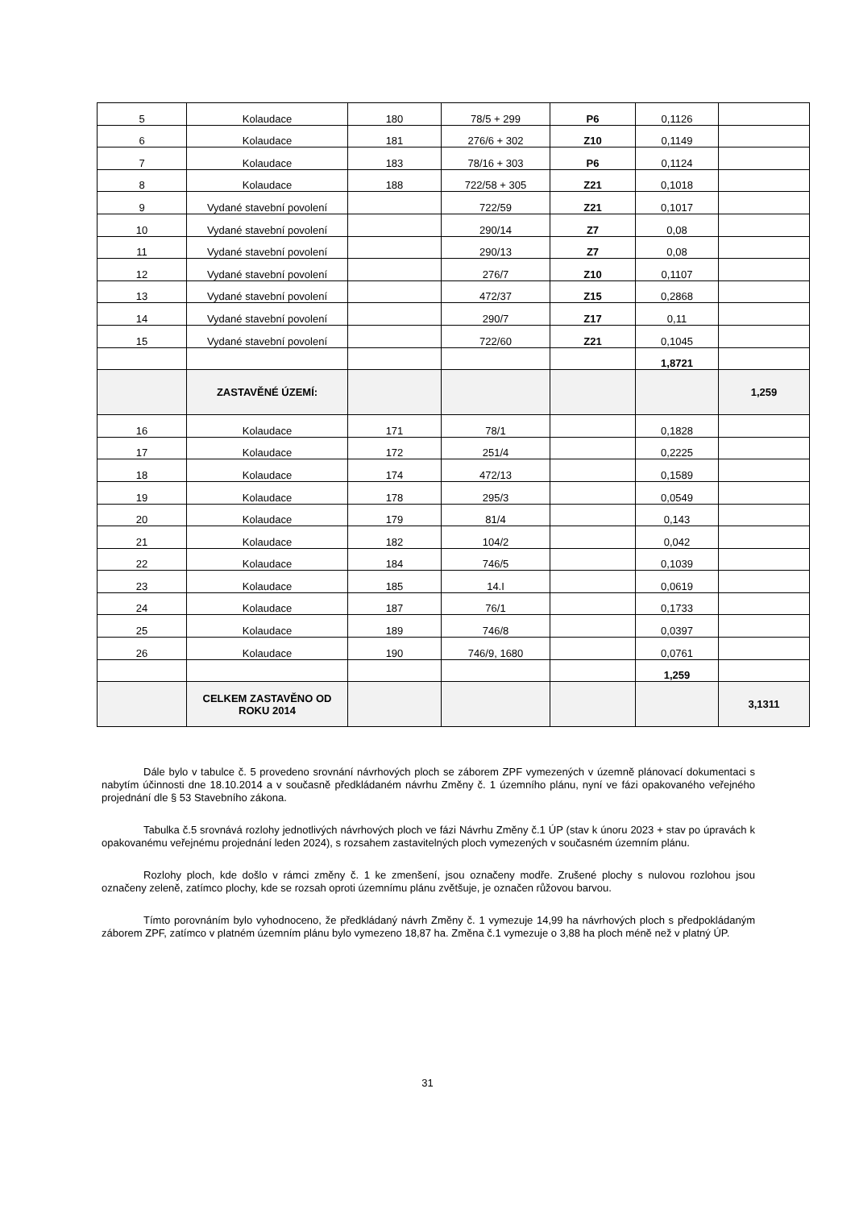| 5 | Kolaudace | 180 | 78/5 + 299 | P6 | 0,1126 | |
| 6 | Kolaudace | 181 | 276/6 + 302 | Z10 | 0,1149 | |
| 7 | Kolaudace | 183 | 78/16 + 303 | P6 | 0,1124 | |
| 8 | Kolaudace | 188 | 722/58 + 305 | Z21 | 0,1018 | |
| 9 | Vydané stavební povolení | | 722/59 | Z21 | 0,1017 | |
| 10 | Vydané stavební povolení | | 290/14 | Z7 | 0,08 | |
| 11 | Vydané stavební povolení | | 290/13 | Z7 | 0,08 | |
| 12 | Vydané stavební povolení | | 276/7 | Z10 | 0,1107 | |
| 13 | Vydané stavební povolení | | 472/37 | Z15 | 0,2868 | |
| 14 | Vydané stavební povolení | | 290/7 | Z17 | 0,11 | |
| 15 | Vydané stavební povolení | | 722/60 | Z21 | 0,1045 | |
| | | | | | 1,8721 | |
| | ZASTAVĚNÉ ÚZEMÍ: | | | | | 1,259 |
| 16 | Kolaudace | 171 | 78/1 | | 0,1828 | |
| 17 | Kolaudace | 172 | 251/4 | | 0,2225 | |
| 18 | Kolaudace | 174 | 472/13 | | 0,1589 | |
| 19 | Kolaudace | 178 | 295/3 | | 0,0549 | |
| 20 | Kolaudace | 179 | 81/4 | | 0,143 | |
| 21 | Kolaudace | 182 | 104/2 | | 0,042 | |
| 22 | Kolaudace | 184 | 746/5 | | 0,1039 | |
| 23 | Kolaudace | 185 | 14.I | | 0,0619 | |
| 24 | Kolaudace | 187 | 76/1 | | 0,1733 | |
| 25 | Kolaudace | 189 | 746/8 | | 0,0397 | |
| 26 | Kolaudace | 190 | 746/9, 1680 | | 0,0761 | |
| | | | | | 1,259 | |
| | CELKEM ZASTAVĚNO OD ROKU 2014 | | | | | 3,1311 |
Dále bylo v tabulce č. 5 provedeno srovnání návrhových ploch se záborem ZPF vymezených v územně plánovací dokumentaci s nabytím účinnosti dne 18.10.2014 a v současně předkládaném návrhu Změny č. 1 územního plánu, nyní ve fázi opakovaného veřejného projednání dle § 53 Stavebního zákona.
Tabulka č.5 srovnává rozlohy jednotlivých návrhových ploch ve fázi Návrhu Změny č.1 ÚP (stav k únoru 2023 + stav po úpravách k opakovanému veřejnému projednání leden 2024), s rozsahem zastavitelných ploch vymezených v současném územním plánu.
Rozlohy ploch, kde došlo v rámci změny č. 1 ke zmenšení, jsou označeny modře. Zrušené plochy s nulovou rozlohou jsou označeny zeleně, zatímco plochy, kde se rozsah oproti územnímu plánu zvětšuje, je označen růžovou barvou.
Tímto porovnáním bylo vyhodnoceno, že předkládaný návrh Změny č. 1 vymezuje 14,99 ha návrhových ploch s předpokládaným záborem ZPF, zatímco v platném územním plánu bylo vymezeno 18,87 ha. Změna č.1 vymezuje o 3,88 ha ploch méně než v platný ÚP.
31